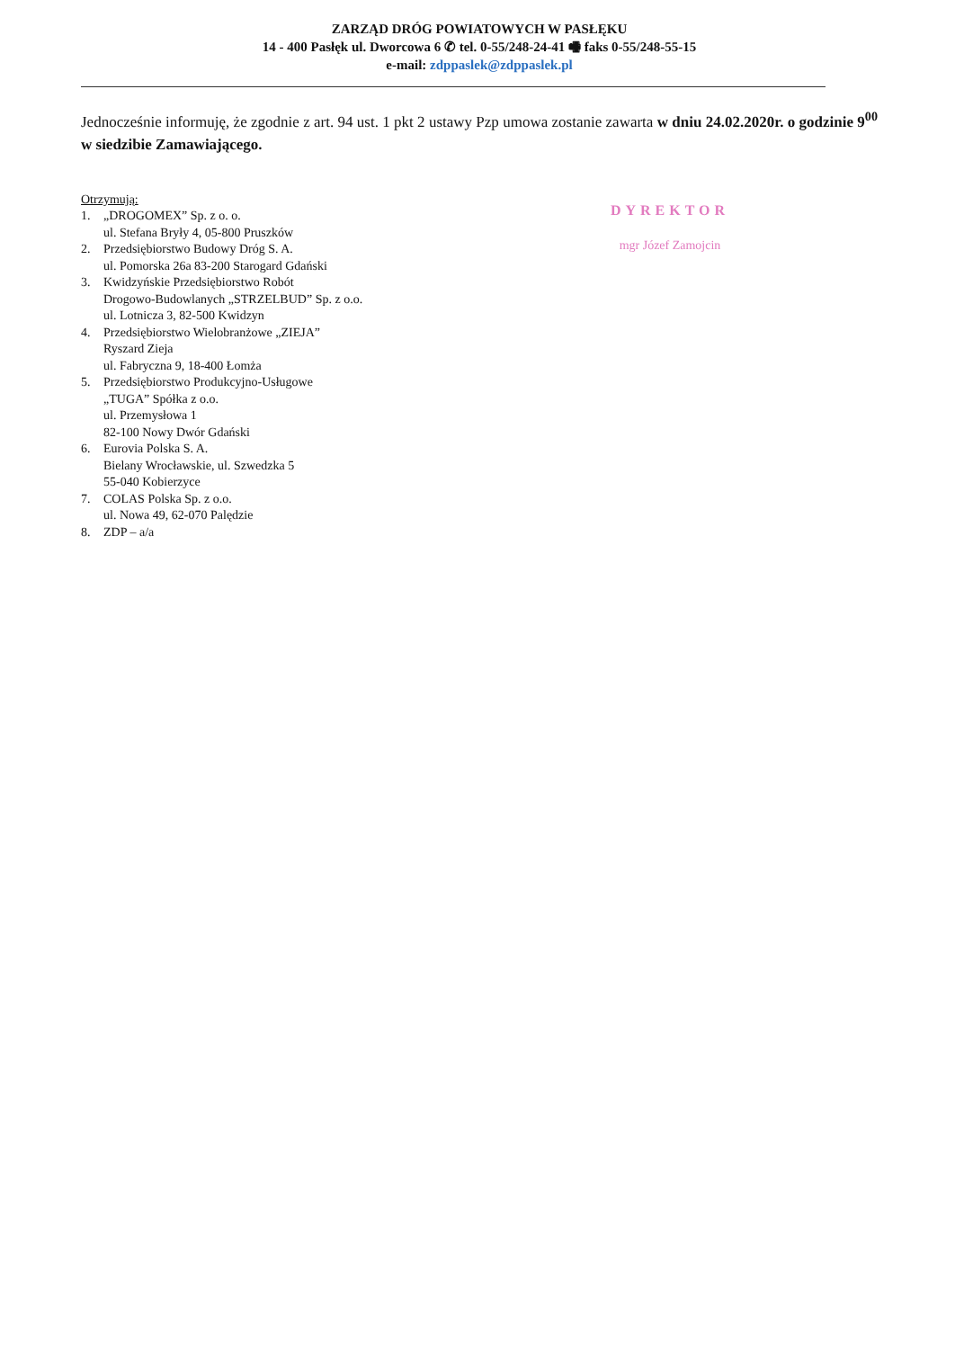ZARZĄD DRÓG POWIATOWYCH W PASŁĘKU
14 - 400 Pasłęk ul. Dworcowa 6 ✆ tel. 0-55/248-24-41 🖷 faks 0-55/248-55-15
e-mail: zdppaslek@zdppaslek.pl
Jednocześnie informuję, że zgodnie z art. 94 ust. 1 pkt 2 ustawy Pzp umowa zostanie zawarta w dniu 24.02.2020r. o godzinie 9<sup>00</sup> w siedzibie Zamawiającego.
Otrzymują:
1. „DROGOMEX” Sp. z o. o.
ul. Stefana Bryły 4, 05-800 Pruszków
2. Przedsiębiorstwo Budowy Dróg S. A.
ul. Pomorska 26a 83-200 Starogard Gdański
3. Kwidzyńskie Przedsiębiorstwo Robót
Drogowo-Budowlanych „STRZELBUD” Sp. z o.o.
ul. Lotnicza 3, 82-500 Kwidzyn
4. Przedsiębiorstwo Wielobranżowe „ZIEJA”
Ryszard Zieja
ul. Fabryczna 9, 18-400 Łomża
5. Przedsiębiorstwo Produkcyjno-Usługowe
„TUGA” Spółka z o.o.
ul. Przemysłowa 1
82-100 Nowy Dwór Gdański
6. Eurovia Polska S. A.
Bielany Wrocławskie, ul. Szwedzka 5
55-040 Kobierzyce
7. COLAS Polska Sp. z o.o.
ul. Nowa 49, 62-070 Palędzie
8. ZDP – a/a
DYREKTOR
mgr Józef Zamojcin